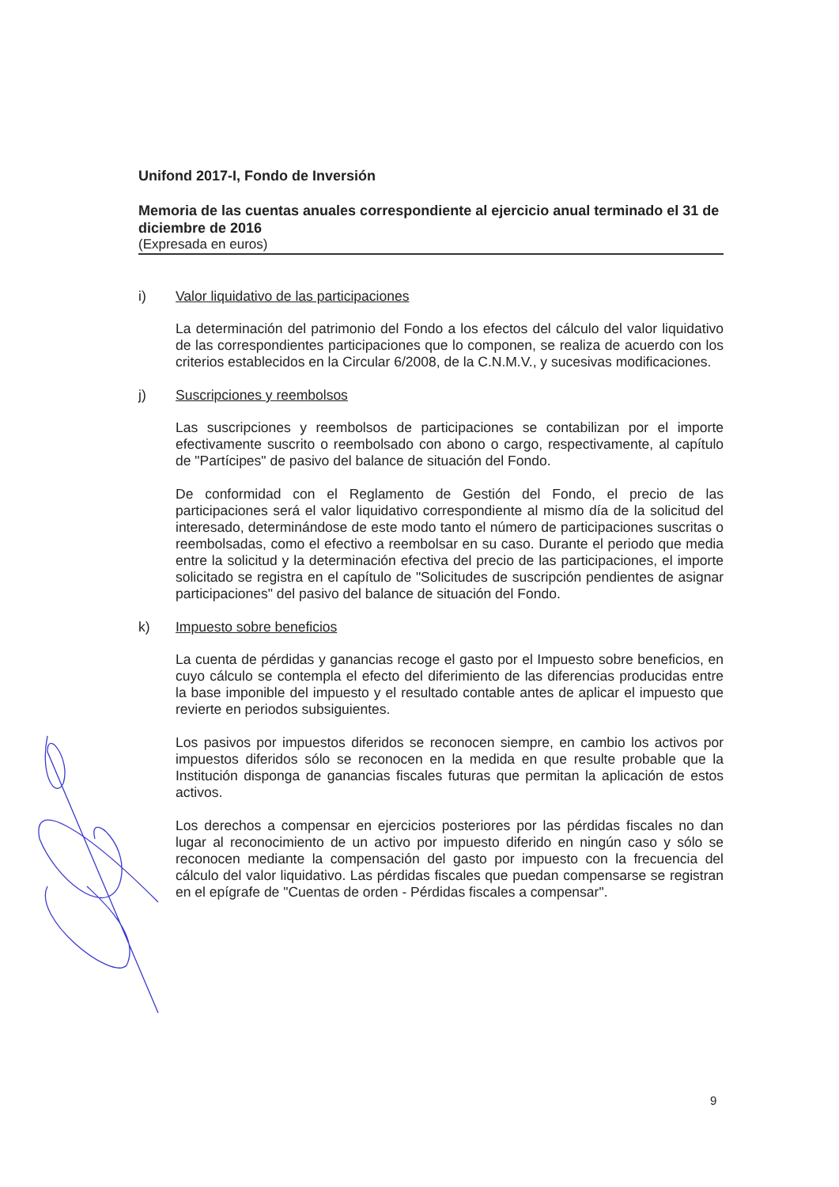Unifond 2017-I, Fondo de Inversión
Memoria de las cuentas anuales correspondiente al ejercicio anual terminado el 31 de diciembre de 2016
(Expresada en euros)
i) Valor liquidativo de las participaciones
La determinación del patrimonio del Fondo a los efectos del cálculo del valor liquidativo de las correspondientes participaciones que lo componen, se realiza de acuerdo con los criterios establecidos en la Circular 6/2008, de la C.N.M.V., y sucesivas modificaciones.
j) Suscripciones y reembolsos
Las suscripciones y reembolsos de participaciones se contabilizan por el importe efectivamente suscrito o reembolsado con abono o cargo, respectivamente, al capítulo de "Partícipes" de pasivo del balance de situación del Fondo.
De conformidad con el Reglamento de Gestión del Fondo, el precio de las participaciones será el valor liquidativo correspondiente al mismo día de la solicitud del interesado, determinándose de este modo tanto el número de participaciones suscritas o reembolsadas, como el efectivo a reembolsar en su caso. Durante el periodo que media entre la solicitud y la determinación efectiva del precio de las participaciones, el importe solicitado se registra en el capítulo de "Solicitudes de suscripción pendientes de asignar participaciones" del pasivo del balance de situación del Fondo.
k) Impuesto sobre beneficios
La cuenta de pérdidas y ganancias recoge el gasto por el Impuesto sobre beneficios, en cuyo cálculo se contempla el efecto del diferimiento de las diferencias producidas entre la base imponible del impuesto y el resultado contable antes de aplicar el impuesto que revierte en periodos subsiguientes.
Los pasivos por impuestos diferidos se reconocen siempre, en cambio los activos por impuestos diferidos sólo se reconocen en la medida en que resulte probable que la Institución disponga de ganancias fiscales futuras que permitan la aplicación de estos activos.
Los derechos a compensar en ejercicios posteriores por las pérdidas fiscales no dan lugar al reconocimiento de un activo por impuesto diferido en ningún caso y sólo se reconocen mediante la compensación del gasto por impuesto con la frecuencia del cálculo del valor liquidativo. Las pérdidas fiscales que puedan compensarse se registran en el epígrafe de "Cuentas de orden - Pérdidas fiscales a compensar".
9